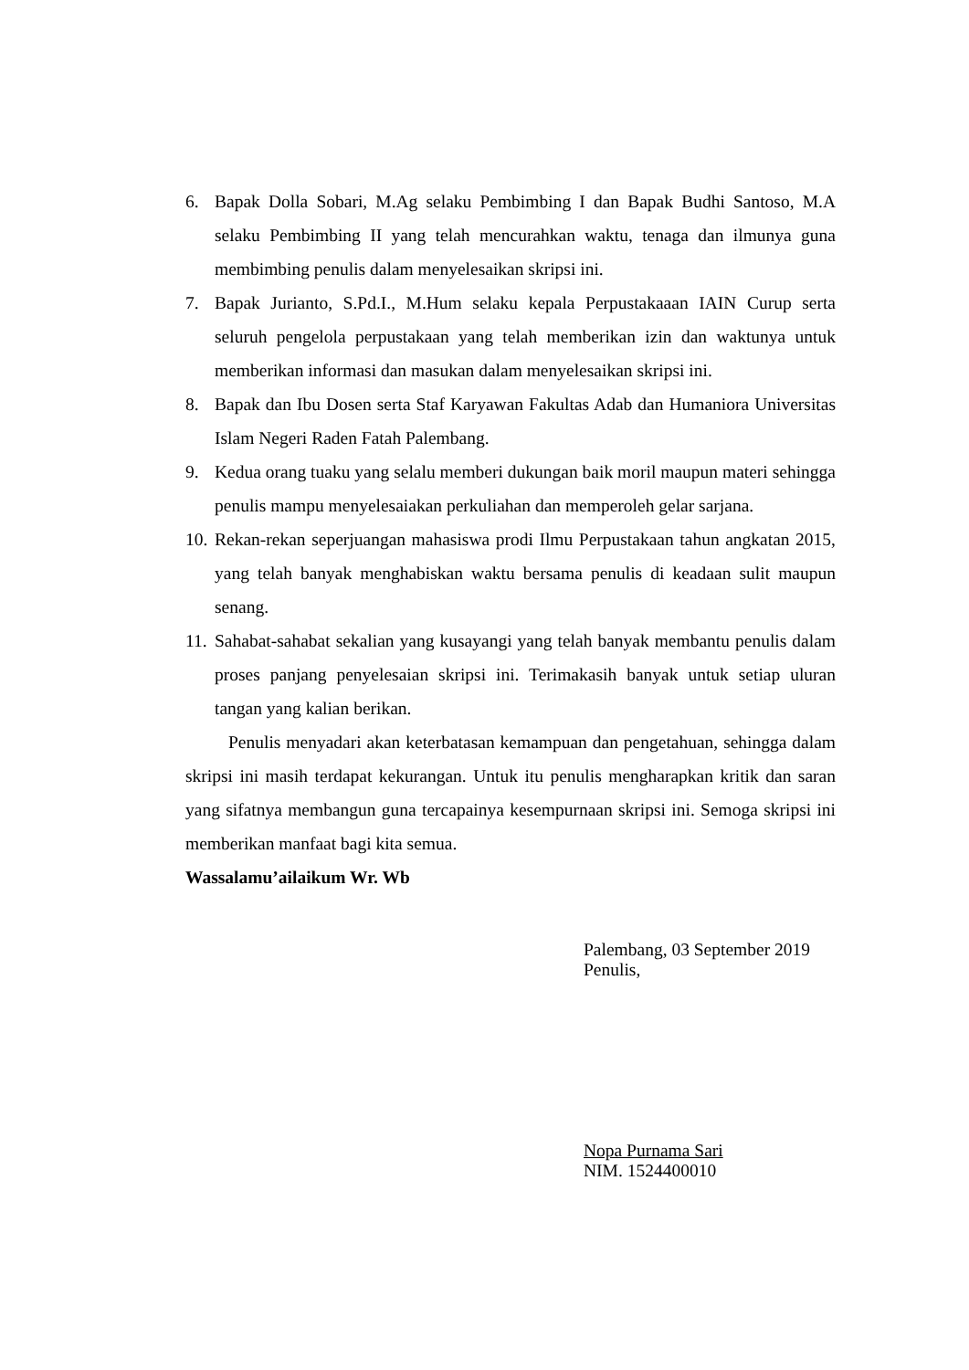6. Bapak Dolla Sobari, M.Ag selaku Pembimbing I dan Bapak Budhi Santoso, M.A selaku Pembimbing II yang telah mencurahkan waktu, tenaga dan ilmunya guna membimbing penulis dalam menyelesaikan skripsi ini.
7. Bapak Jurianto, S.Pd.I., M.Hum selaku kepala Perpustakaaan IAIN Curup serta seluruh pengelola perpustakaan yang telah memberikan izin dan waktunya untuk memberikan informasi dan masukan dalam menyelesaikan skripsi ini.
8. Bapak dan Ibu Dosen serta Staf Karyawan Fakultas Adab dan Humaniora Universitas Islam Negeri Raden Fatah Palembang.
9. Kedua orang tuaku yang selalu memberi dukungan baik moril maupun materi sehingga penulis mampu menyelesaiakan perkuliahan dan memperoleh gelar sarjana.
10.
Rekan-rekan seperjuangan mahasiswa prodi Ilmu Perpustakaan tahun angkatan 2015, yang telah banyak menghabiskan waktu bersama penulis di keadaan sulit maupun senang.
11.
Sahabat-sahabat sekalian yang kusayangi yang telah banyak membantu penulis dalam proses panjang penyelesaian skripsi ini. Terimakasih banyak untuk setiap uluran tangan yang kalian berikan.
Penulis menyadari akan keterbatasan kemampuan dan pengetahuan, sehingga dalam skripsi ini masih terdapat kekurangan. Untuk itu penulis mengharapkan kritik dan saran yang sifatnya membangun guna tercapainya kesempurnaan skripsi ini. Semoga skripsi ini memberikan manfaat bagi kita semua.
Wassalamu’ailaikum Wr. Wb
Palembang, 03 September 2019
Penulis,
Nopa Purnama Sari
NIM. 1524400010